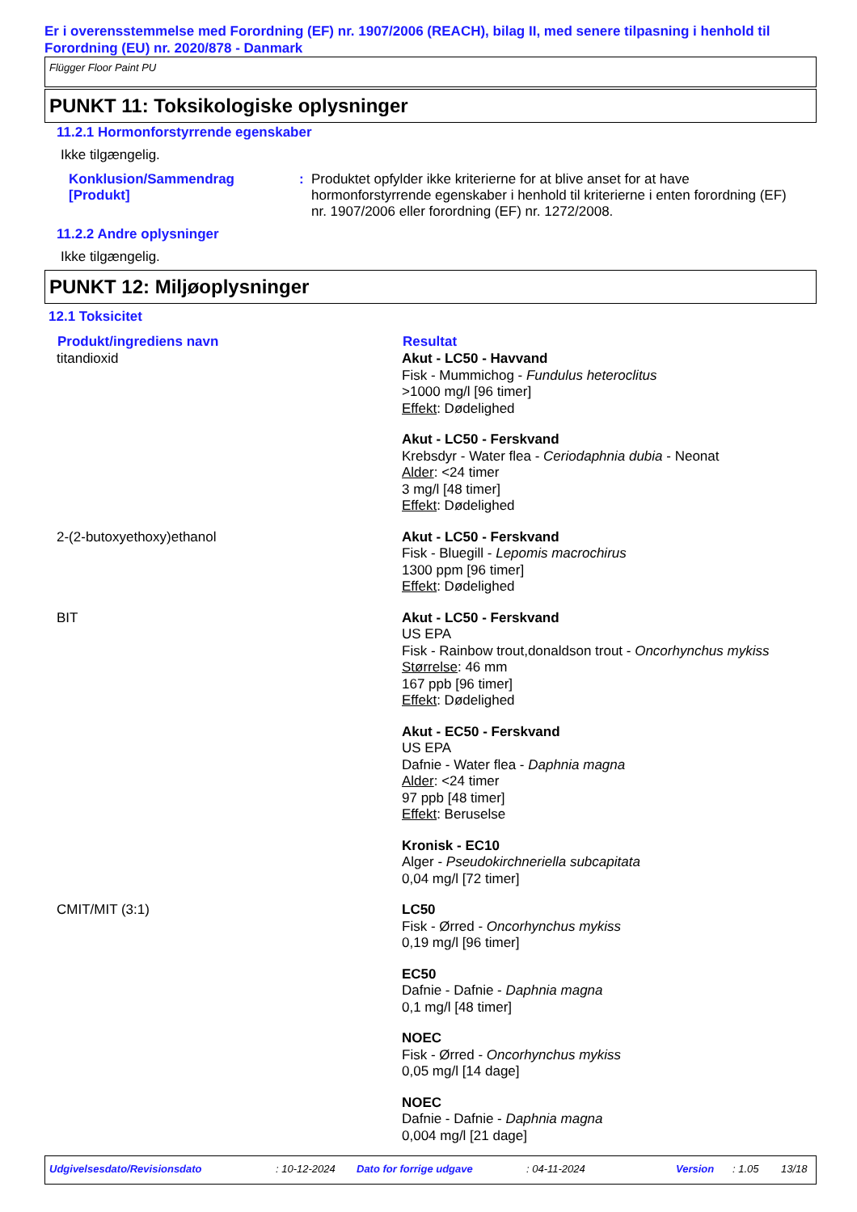Er i overensstemmelse med Forordning (EF) nr. 1907/2006 (REACH), bilag II, med senere tilpasning i henhold til Forordning (EU) nr. 2020/878 - Danmark
Flügger Floor Paint PU
PUNKT 11: Toksikologiske oplysninger
11.2.1 Hormonforstyrrende egenskaber
Ikke tilgængelig.
| Konklusion/Sammendrag [Produkt] | : | Produktet opfylder ikke kriterierne for at blive anset for at have hormonforstyrrende egenskaber i henhold til kriterierne i enten forordning (EF) nr. 1907/2006 eller forordning (EF) nr. 1272/2008. |
11.2.2 Andre oplysninger
Ikke tilgængelig.
PUNKT 12: Miljøoplysninger
12.1 Toksicitet
| Produkt/ingrediens navn | Resultat |
| --- | --- |
| titandioxid | Akut - LC50 - Havvand Fisk - Mummichog - Fundulus heteroclitus >1000 mg/l [96 timer] Effekt : Dødelighed Akut - LC50 - Ferskvand Krebsdyr - Water flea - Ceriodaphnia dubia - Neonat Alder : <24 timer 3 mg/l [48 timer] Effekt : Dødelighed |
| 2-(2-butoxyethoxy)ethanol | Akut - LC50 - Ferskvand Fisk - Bluegill - Lepomis macrochirus 1300 ppm [96 timer] Effekt : Dødelighed |
| BIT | Akut - LC50 - Ferskvand US EPA Fisk - Rainbow trout,donaldson trout - Oncorhynchus mykiss Størrelse : 46 mm 167 ppb [96 timer] Effekt : Dødelighed Akut - EC50 - Ferskvand US EPA Dafnie - Water flea - Daphnia magna Alder : <24 timer 97 ppb [48 timer] Effekt : Beruselse Kronisk - EC10 Alger - Pseudokirchneriella subcapitata 0,04 mg/l [72 timer] |
| CMIT/MIT (3:1) | LC50 Fisk - Ørred - Oncorhynchus mykiss 0,19 mg/l [96 timer] EC50 Dafnie - Dafnie - Daphnia magna 0,1 mg/l [48 timer] NOEC Fisk - Ørred - Oncorhynchus mykiss 0,05 mg/l [14 dage] NOEC Dafnie - Dafnie - Daphnia magna 0,004 mg/l [21 dage] |
Udgivelsesdato/Revisionsdato: 10-12-2024 Dato for forrige udgave: 04-11-2024 Version: 1.05 13/18